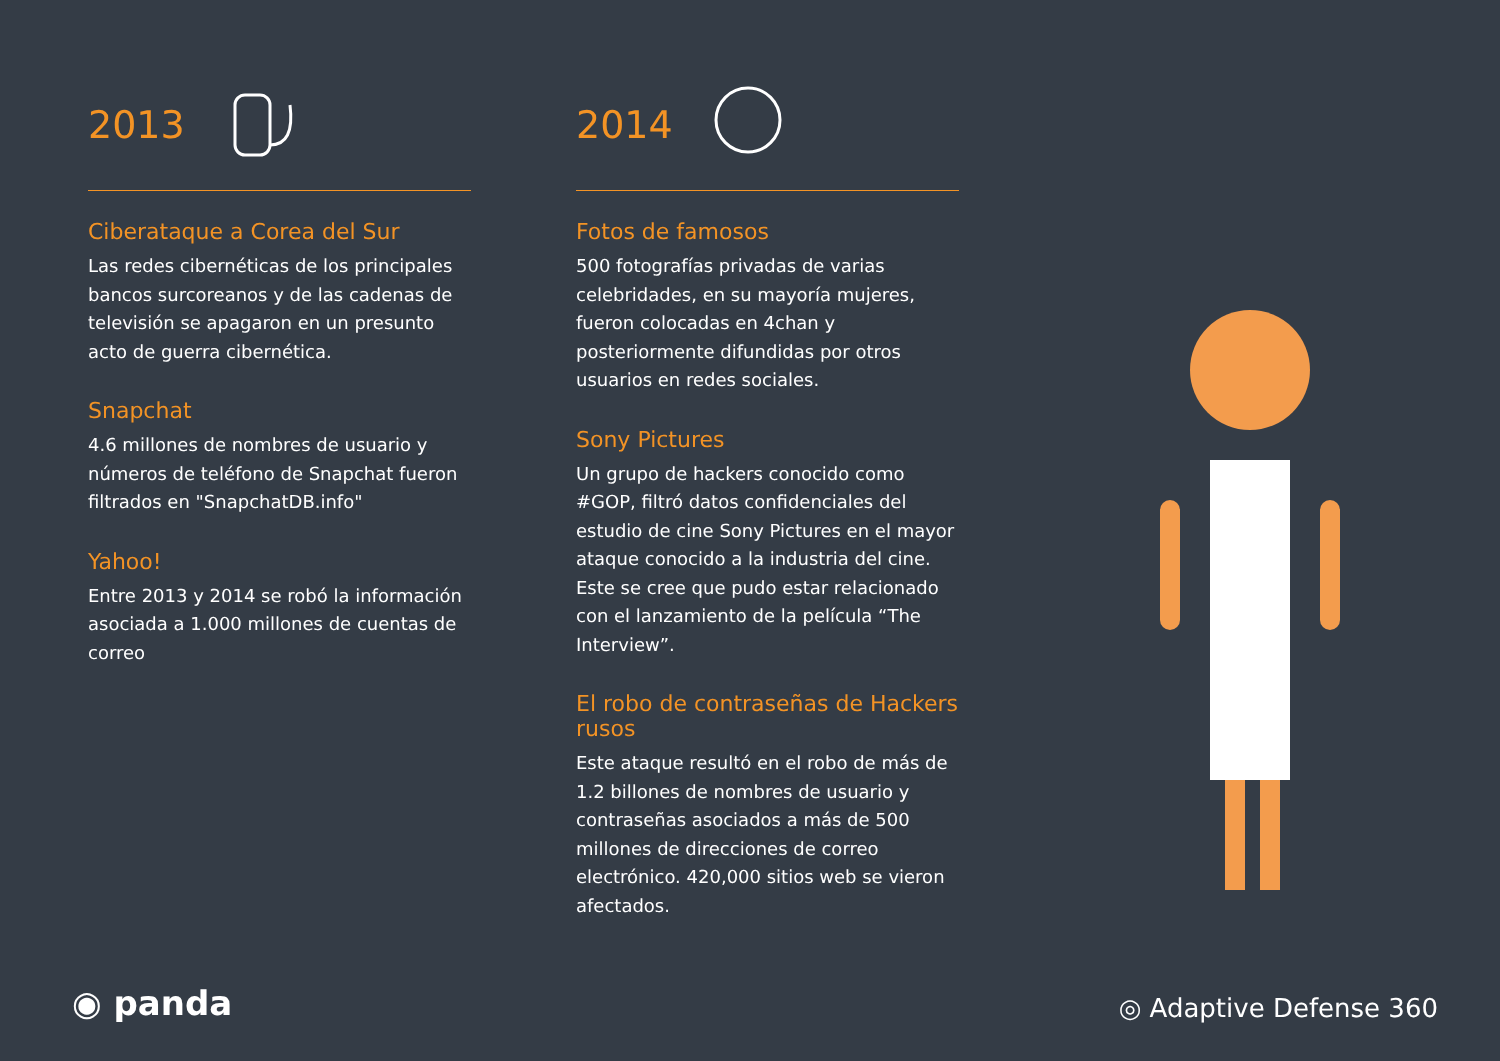2013
Ciberataque a Corea del Sur
Las redes cibernéticas de los principales bancos surcoreanos y de las cadenas de televisión se apagaron en un presunto acto de guerra cibernética.
Snapchat
4.6 millones de nombres de usuario y números de teléfono de Snapchat fueron filtrados en "SnapchatDB.info"
Yahoo!
Entre 2013 y 2014 se robó la información asociada a 1.000 millones de cuentas de correo
2014
Fotos de famosos
500 fotografías privadas de varias celebridades, en su mayoría mujeres, fueron colocadas en 4chan y posteriormente difundidas por otros usuarios en redes sociales.
Sony Pictures
Un grupo de hackers conocido como #GOP, filtró datos confidenciales del estudio de cine Sony Pictures en el mayor ataque conocido a la industria del cine. Este se cree que pudo estar relacionado con el lanzamiento de la película “The Interview”.
El robo de contraseñas de Hackers rusos
Este ataque resultó en el robo de más de 1.2 billones de nombres de usuario y contraseñas asociados a más de 500 millones de direcciones de correo electrónico. 420,000 sitios web se vieron afectados.
◉ panda ◎ Adaptive Defense 360